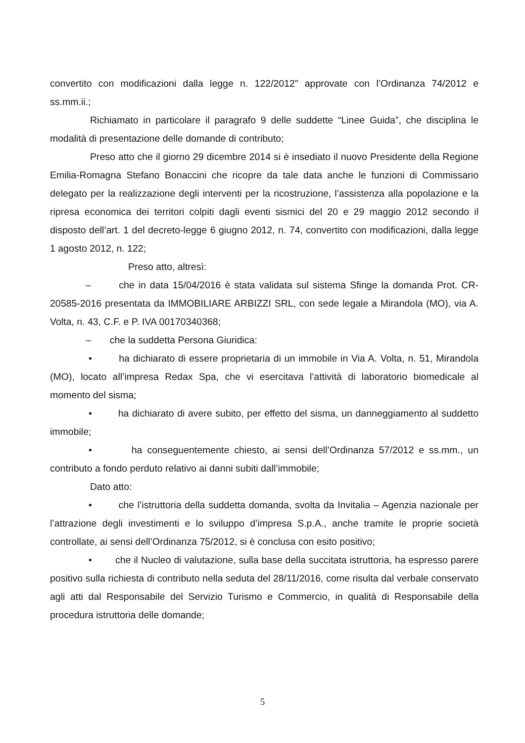convertito con modificazioni dalla legge n. 122/2012” approvate con l’Ordinanza 74/2012 e ss.mm.ii.;
Richiamato in particolare il paragrafo 9 delle suddette “Linee Guida”, che disciplina le modalità di presentazione delle domande di contributo;
Preso atto che il giorno 29 dicembre 2014 si è insediato il nuovo Presidente della Regione Emilia-Romagna Stefano Bonaccini che ricopre da tale data anche le funzioni di Commissario delegato per la realizzazione degli interventi per la ricostruzione, l’assistenza alla popolazione e la ripresa economica dei territori colpiti dagli eventi sismici del 20 e 29 maggio 2012 secondo il disposto dell’art. 1 del decreto-legge 6 giugno 2012, n. 74, convertito con modificazioni, dalla legge 1 agosto 2012, n. 122;
Preso atto, altresì:
– che in data 15/04/2016 è stata validata sul sistema Sfinge la domanda Prot. CR-20585-2016 presentata da IMMOBILIARE ARBIZZI SRL, con sede legale a Mirandola (MO), via A. Volta, n. 43, C.F. e P. IVA 00170340368;
– che la suddetta Persona Giuridica:
• ha dichiarato di essere proprietaria di un immobile in Via A. Volta, n. 51, Mirandola (MO), locato all’impresa Redax Spa, che vi esercitava l’attività di laboratorio biomedicale al momento del sisma;
• ha dichiarato di avere subito, per effetto del sisma, un danneggiamento al suddetto immobile;
• ha conseguentemente chiesto, ai sensi dell’Ordinanza 57/2012 e ss.mm., un contributo a fondo perduto relativo ai danni subiti dall’immobile;
Dato atto:
• che l’istruttoria della suddetta domanda, svolta da Invitalia – Agenzia nazionale per l’attrazione degli investimenti e lo sviluppo d’impresa S.p.A., anche tramite le proprie società controllate, ai sensi dell’Ordinanza 75/2012, si è conclusa con esito positivo;
• che il Nucleo di valutazione, sulla base della succitata istruttoria, ha espresso parere positivo sulla richiesta di contributo nella seduta del 28/11/2016, come risulta dal verbale conservato agli atti dal Responsabile del Servizio Turismo e Commercio, in qualità di Responsabile della procedura istruttoria delle domande;
5